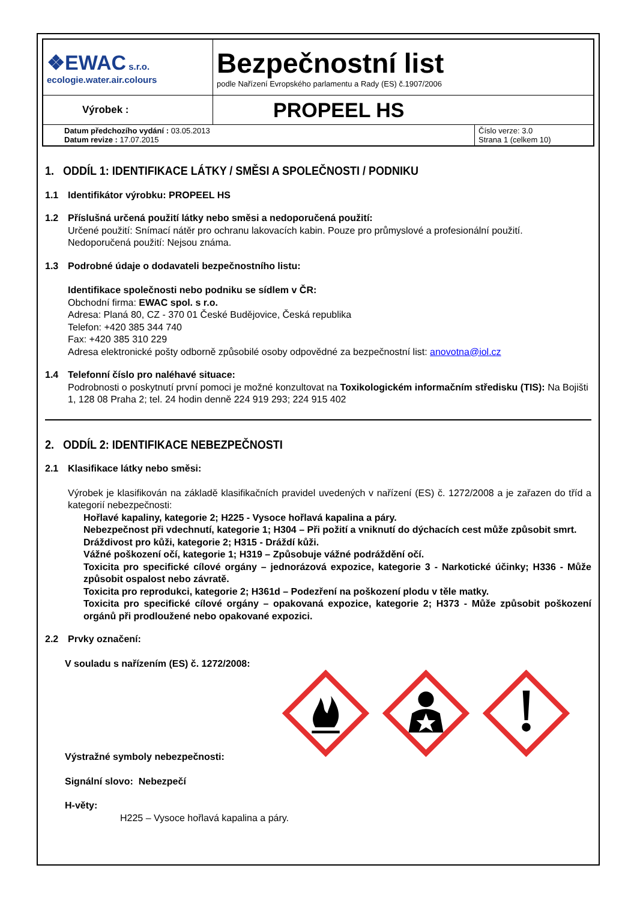| ❖EWAC s.r.o. ecologie.water.air.colours | Bezpečnostní list podle Nařízení Evropského parlamentu a Rady (ES) č.1907/2006 | |
| Výrobek : | PROPEEL HS | |
| Datum předchozího vydání : 03.05.2013 Datum revize : 17.07.2015 | | Číslo verze: 3.0 Strana 1 (celkem 10) |
1. ODDÍL 1: IDENTIFIKACE LÁTKY / SMĚSI A SPOLEČNOSTI / PODNIKU
1.1 Identifikátor výrobku: PROPEEL HS
1.2 Příslušná určená použití látky nebo směsi a nedoporučená použití:
Určené použití: Snímací nátěr pro ochranu lakovacích kabin. Pouze pro průmyslové a profesionální použití.
Nedoporučená použití: Nejsou známa.
1.3 Podrobné údaje o dodavateli bezpečnostního listu:
Identifikace společnosti nebo podniku se sídlem v ČR:
Obchodní firma: EWAC spol. s r.o.
Adresa: Planá 80, CZ - 370 01 České Budějovice, Česká republika
Telefon: +420 385 344 740
Fax: +420 385 310 229
Adresa elektronické pošty odborně způsobilé osoby odpovědné za bezpečnostní list: anovotna@iol.cz
1.4 Telefonní číslo pro naléhavé situace:
Podrobnosti o poskytnutí první pomoci je možné konzultovat na Toxikologickém informačním středisku (TIS): Na Bojišti 1, 128 08 Praha 2; tel. 24 hodin denně 224 919 293; 224 915 402
2. ODDÍL 2: IDENTIFIKACE NEBEZPEČNOSTI
2.1 Klasifikace látky nebo směsi:
Výrobek je klasifikován na základě klasifikačních pravidel uvedených v nařízení (ES) č. 1272/2008 a je zařazen do tříd a kategorií nebezpečnosti:
Hořlavé kapaliny, kategorie 2; H225 - Vysoce hořlavá kapalina a páry.
Nebezpečnost při vdechnutí, kategorie 1; H304 – Při požití a vniknutí do dýchacích cest může způsobit smrt.
Dráždivost pro kůži, kategorie 2; H315 - Dráždí kůži.
Vážné poškození očí, kategorie 1; H319 – Způsobuje vážné podráždění očí.
Toxicita pro specifické cílové orgány – jednorázová expozice, kategorie 3 - Narkotické účinky; H336 - Může způsobit ospalost nebo závratě.
Toxicita pro reprodukci, kategorie 2; H361d – Podezření na poškození plodu v těle matky.
Toxicita pro specifické cílové orgány – opakovaná expozice, kategorie 2; H373 - Může způsobit poškození orgánů při prodloužené nebo opakované expozici.
2.2 Prvky označení:
V souladu s nařízením (ES) č. 1272/2008:
Výstražné symboly nebezpečnosti:
Signální slovo: Nebezpečí
H-věty:
H225 – Vysoce hořlavá kapalina a páry.